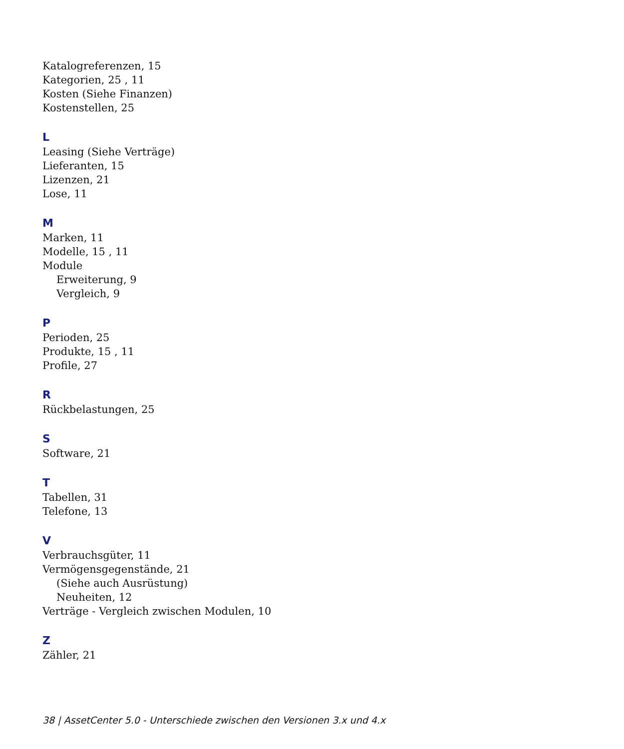Katalogreferenzen, 15
Kategorien, 25 , 11
Kosten (Siehe Finanzen)
Kostenstellen, 25
L
Leasing (Siehe Verträge)
Lieferanten, 15
Lizenzen, 21
Lose, 11
M
Marken, 11
Modelle, 15 , 11
Module
Erweiterung, 9
Vergleich, 9
P
Perioden, 25
Produkte, 15 , 11
Profile, 27
R
Rückbelastungen, 25
S
Software, 21
T
Tabellen, 31
Telefone, 13
V
Verbrauchsgüter, 11
Vermögensgegenstände, 21
(Siehe auch Ausrüstung)
Neuheiten, 12
Verträge - Vergleich zwischen Modulen, 10
Z
Zähler, 21
38 | AssetCenter 5.0 - Unterschiede zwischen den Versionen 3.x und 4.x